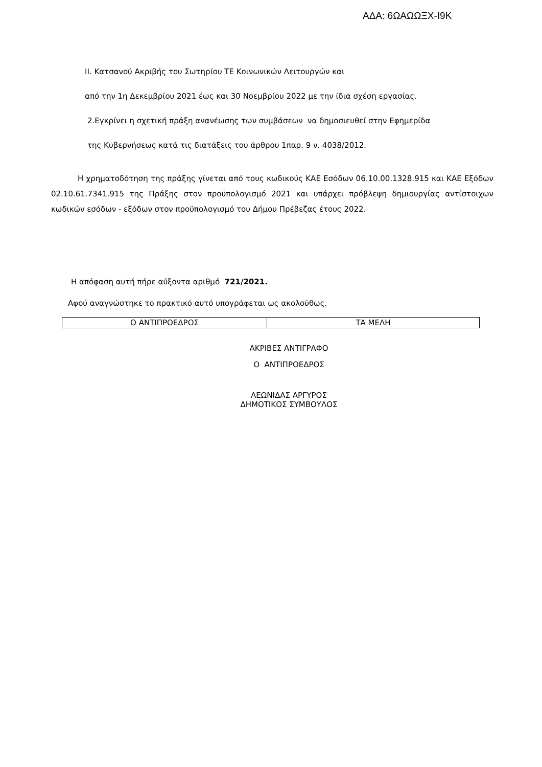ΑΔΑ: 6ΩΑΩΩΞΧ-Ι9Κ
ΙΙ. Κατσανού Ακριβής του Σωτηρίου ΤΕ Κοινωνικών Λειτουργών και
από την 1η Δεκεμβρίου 2021 έως και 30 Νοεμβρίου 2022 με την ίδια σχέση εργασίας.
2.Εγκρίνει η σχετική πράξη ανανέωσης των συμβάσεων να δημοσιευθεί στην Εφημερίδα
της Κυβερνήσεως κατά τις διατάξεις του άρθρου 1παρ. 9 ν. 4038/2012.
Η χρηματοδότηση της πράξης γίνεται από τους κωδικούς ΚΑΕ Εσόδων 06.10.00.1328.915 και ΚΑΕ Εξόδων 02.10.61.7341.915 της Πράξης στον προϋπολογισμό 2021 και υπάρχει πρόβλεψη δημιουργίας αντίστοιχων κωδικών εσόδων - εξόδων στον προϋπολογισμό του Δήμου Πρέβεζας έτους 2022.
Η απόφαση αυτή πήρε αύξοντα αριθμό 721/2021.
Αφού αναγνώστηκε το πρακτικό αυτό υπογράφεται ως ακολούθως.
| Ο ΑΝΤΙΠΡΟΕΔΡΟΣ | ΤΑ ΜΕΛΗ |
ΑΚΡΙΒΕΣ ΑΝΤΙΓΡΑΦΟ
Ο ΑΝΤΙΠΡΟΕΔΡΟΣ
ΛΕΩΝΙΔΑΣ ΑΡΓΥΡΟΣ
ΔΗΜΟΤΙΚΟΣ ΣΥΜΒΟΥΛΟΣ